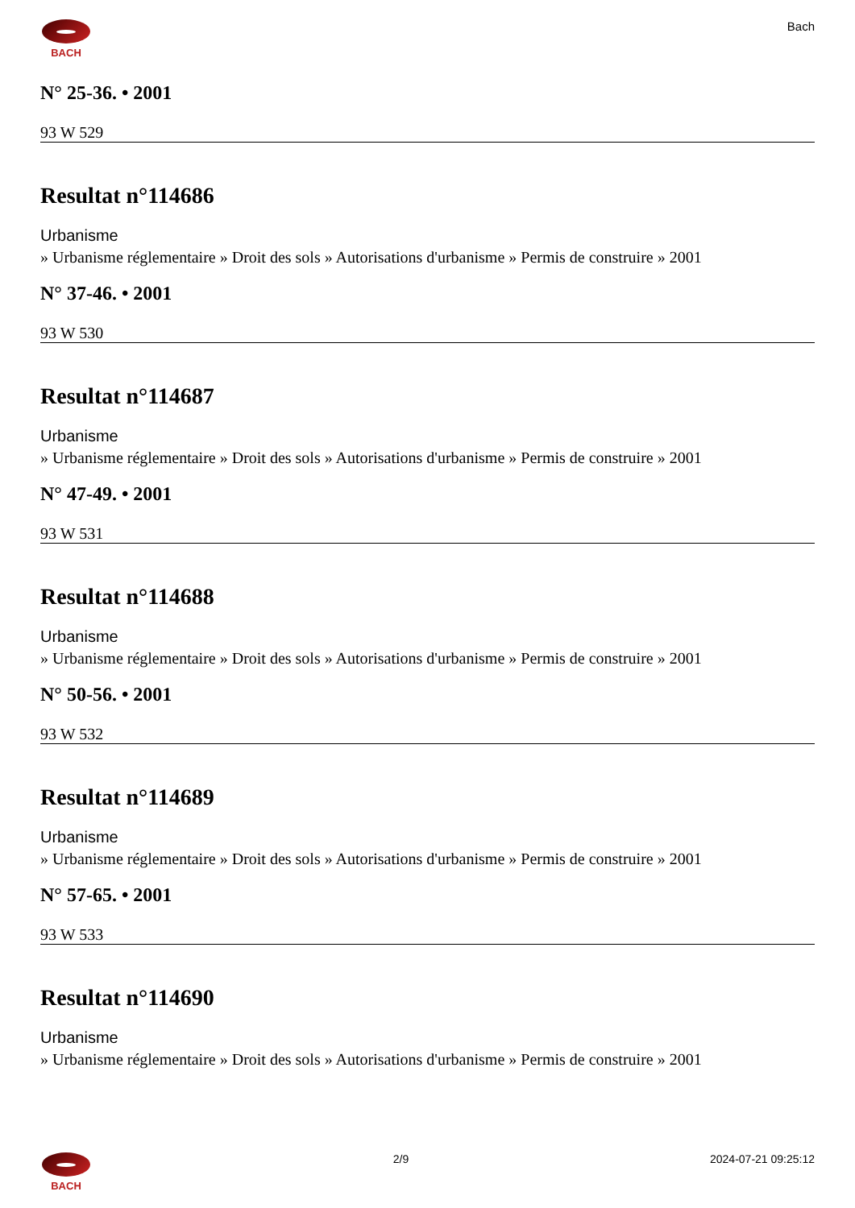BACH
Bach
N° 25-36. • 2001
93 W 529
Resultat n°114686
Urbanisme
» Urbanisme réglementaire » Droit des sols » Autorisations d'urbanisme » Permis de construire » 2001
N° 37-46. • 2001
93 W 530
Resultat n°114687
Urbanisme
» Urbanisme réglementaire » Droit des sols » Autorisations d'urbanisme » Permis de construire » 2001
N° 47-49. • 2001
93 W 531
Resultat n°114688
Urbanisme
» Urbanisme réglementaire » Droit des sols » Autorisations d'urbanisme » Permis de construire » 2001
N° 50-56. • 2001
93 W 532
Resultat n°114689
Urbanisme
» Urbanisme réglementaire » Droit des sols » Autorisations d'urbanisme » Permis de construire » 2001
N° 57-65. • 2001
93 W 533
Resultat n°114690
Urbanisme
» Urbanisme réglementaire » Droit des sols » Autorisations d'urbanisme » Permis de construire » 2001
BACH 2/9 2024-07-21 09:25:12